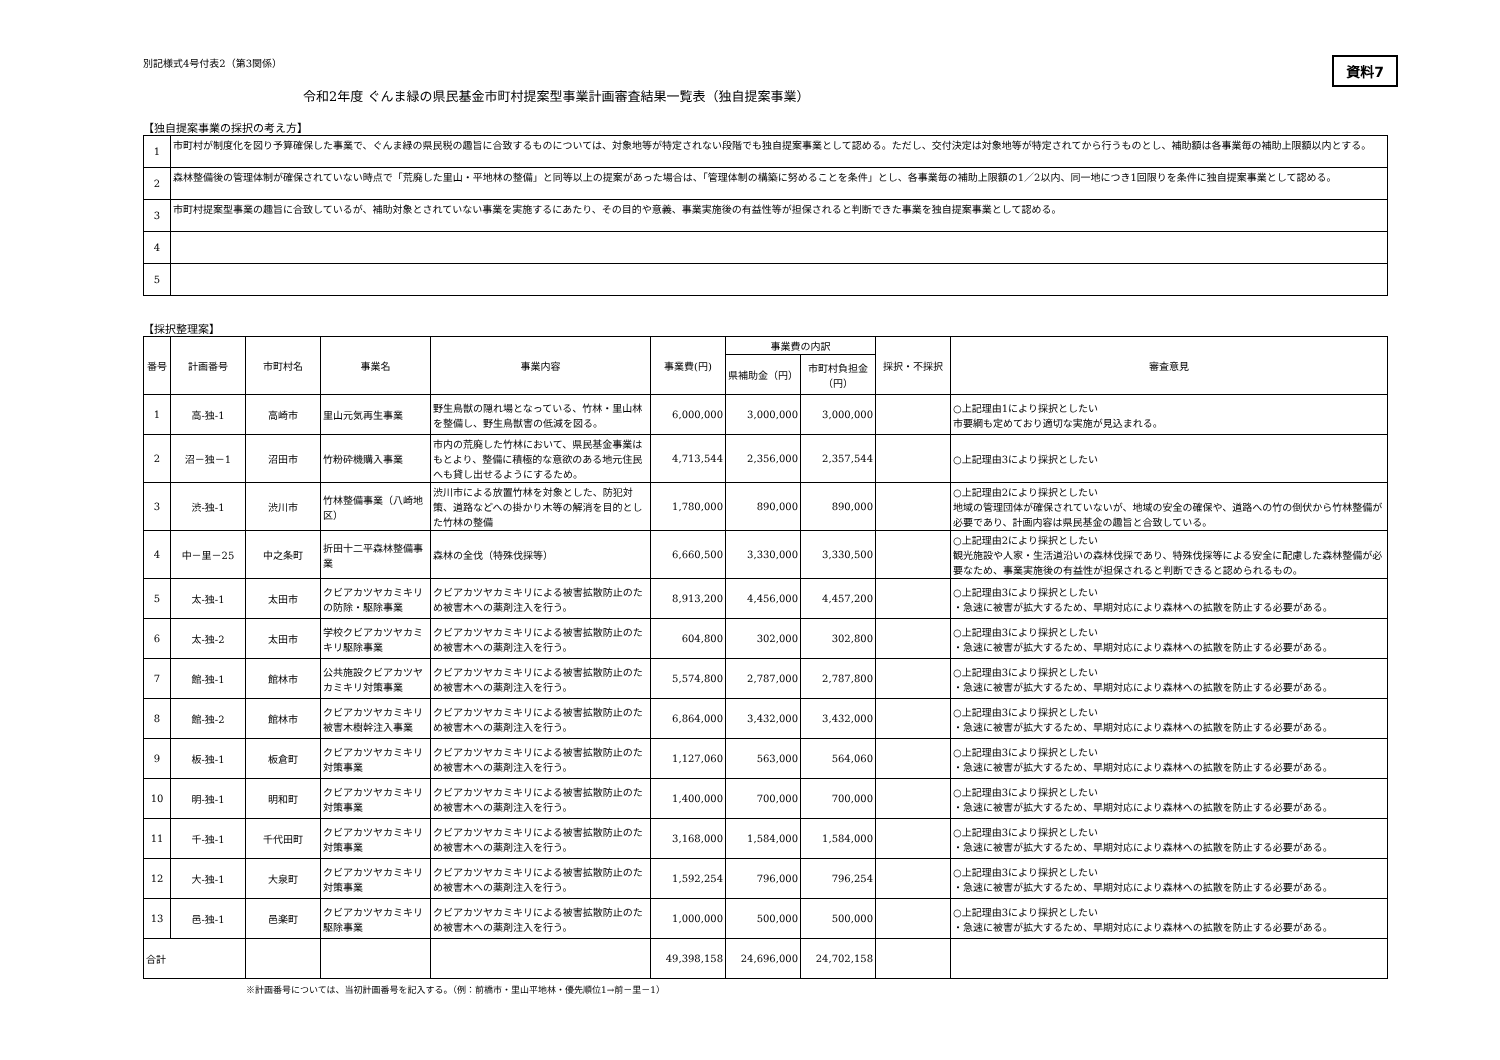別記様式4号付表2（第3関係）
令和2年度 ぐんま緑の県民基金市町村提案型事業計画審査結果一覧表（独自提案事業）
資料7
【独自提案事業の採択の考え方】
| 1 | 市町村が制度化を図り予算確保した事業で、ぐんま緑の県民税の趣旨に合致するものについては、対象地等が特定されない段階でも独自提案事業として認める。ただし、交付決定は対象地等が特定されてから行うものとし、補助額は各事業毎の補助上限額以内とする。 |
| 2 | 森林整備後の管理体制が確保されていない時点で「荒廃した里山・平地林の整備」と同等以上の提案があった場合は、「管理体制の構築に努めることを条件」とし、各事業毎の補助上限額の1／2以内、同一地につき1回限りを条件に独自提案事業として認める。 |
| 3 | 市町村提案型事業の趣旨に合致しているが、補助対象とされていない事業を実施するにあたり、その目的や意義、事業実施後の有益性等が担保されると判断できた事業を独自提案事業として認める。 |
| 4 | |
| 5 | |
【採択整理案】
| 番号 | 計画番号 | 市町村名 | 事業名 | 事業内容 | 事業費(円) | 事業費の内訳 | | 採択・不採択 | 審査意見 |
| --- | --- | --- | --- | --- | --- | --- | --- | --- | --- |
| | | | | | | 県補助金（円） | 市町村負担金（円） | | |
| 1 | 高-独-1 | 高崎市 | 里山元気再生事業 | 野生鳥獣の隠れ場となっている、竹林・里山林を整備し、野生鳥獣害の低減を図る。 | 6,000,000 | 3,000,000 | 3,000,000 | | ○上記理由1により採択としたい 市要綱も定めており適切な実施が見込まれる。 |
| 2 | 沼－独－1 | 沼田市 | 竹粉砕機購入事業 | 市内の荒廃した竹林において、県民基金事業はもとより、整備に積極的な意欲のある地元住民へも貸し出せるようにするため。 | 4,713,544 | 2,356,000 | 2,357,544 | | ○上記理由3により採択としたい |
| 3 | 渋-独-1 | 渋川市 | 竹林整備事業（八崎地区） | 渋川市による放置竹林を対象とした、防犯対策、道路などへの掛かり木等の解消を目的とした竹林の整備 | 1,780,000 | 890,000 | 890,000 | | ○上記理由2により採択としたい 地域の管理団体が確保されていないが、地域の安全の確保や、道路への竹の倒伏から竹林整備が必要であり、計画内容は県民基金の趣旨と合致している。 |
| 4 | 中－里－25 | 中之条町 | 折田十二平森林整備事業 | 森林の全伐（特殊伐採等） | 6,660,500 | 3,330,000 | 3,330,500 | | ○上記理由2により採択としたい 観光施設や人家・生活道沿いの森林伐採であり、特殊伐採等による安全に配慮した森林整備が必要なため、事業実施後の有益性が担保されると判断できると認められるもの。 |
| 5 | 太-独-1 | 太田市 | クビアカツヤカミキリの防除・駆除事業 | クビアカツヤカミキリによる被害拡散防止のため被害木への薬剤注入を行う。 | 8,913,200 | 4,456,000 | 4,457,200 | | ○上記理由3により採択としたい ・急速に被害が拡大するため、早期対応により森林への拡散を防止する必要がある。 |
| 6 | 太-独-2 | 太田市 | 学校クビアカツヤカミキリ駆除事業 | クビアカツヤカミキリによる被害拡散防止のため被害木への薬剤注入を行う。 | 604,800 | 302,000 | 302,800 | | ○上記理由3により採択としたい ・急速に被害が拡大するため、早期対応により森林への拡散を防止する必要がある。 |
| 7 | 館-独-1 | 館林市 | 公共施設クビアカツヤカミキリ対策事業 | クビアカツヤカミキリによる被害拡散防止のため被害木への薬剤注入を行う。 | 5,574,800 | 2,787,000 | 2,787,800 | | ○上記理由3により採択としたい ・急速に被害が拡大するため、早期対応により森林への拡散を防止する必要がある。 |
| 8 | 館-独-2 | 館林市 | クビアカツヤカミキリ被害木樹幹注入事業 | クビアカツヤカミキリによる被害拡散防止のため被害木への薬剤注入を行う。 | 6,864,000 | 3,432,000 | 3,432,000 | | ○上記理由3により採択としたい ・急速に被害が拡大するため、早期対応により森林への拡散を防止する必要がある。 |
| 9 | 板-独-1 | 板倉町 | クビアカツヤカミキリ対策事業 | クビアカツヤカミキリによる被害拡散防止のため被害木への薬剤注入を行う。 | 1,127,060 | 563,000 | 564,060 | | ○上記理由3により採択としたい ・急速に被害が拡大するため、早期対応により森林への拡散を防止する必要がある。 |
| 10 | 明-独-1 | 明和町 | クビアカツヤカミキリ対策事業 | クビアカツヤカミキリによる被害拡散防止のため被害木への薬剤注入を行う。 | 1,400,000 | 700,000 | 700,000 | | ○上記理由3により採択としたい ・急速に被害が拡大するため、早期対応により森林への拡散を防止する必要がある。 |
| 11 | 千-独-1 | 千代田町 | クビアカツヤカミキリ対策事業 | クビアカツヤカミキリによる被害拡散防止のため被害木への薬剤注入を行う。 | 3,168,000 | 1,584,000 | 1,584,000 | | ○上記理由3により採択としたい ・急速に被害が拡大するため、早期対応により森林への拡散を防止する必要がある。 |
| 12 | 大-独-1 | 大泉町 | クビアカツヤカミキリ対策事業 | クビアカツヤカミキリによる被害拡散防止のため被害木への薬剤注入を行う。 | 1,592,254 | 796,000 | 796,254 | | ○上記理由3により採択としたい ・急速に被害が拡大するため、早期対応により森林への拡散を防止する必要がある。 |
| 13 | 邑-独-1 | 邑楽町 | クビアカツヤカミキリ駆除事業 | クビアカツヤカミキリによる被害拡散防止のため被害木への薬剤注入を行う。 | 1,000,000 | 500,000 | 500,000 | | ○上記理由3により採択としたい ・急速に被害が拡大するため、早期対応により森林への拡散を防止する必要がある。 |
| 合計 | | | | | 49,398,158 | 24,696,000 | 24,702,158 | | |
※計画番号については、当初計画番号を記入する。（例：前橋市・里山平地林・優先順位1→前－里－1）